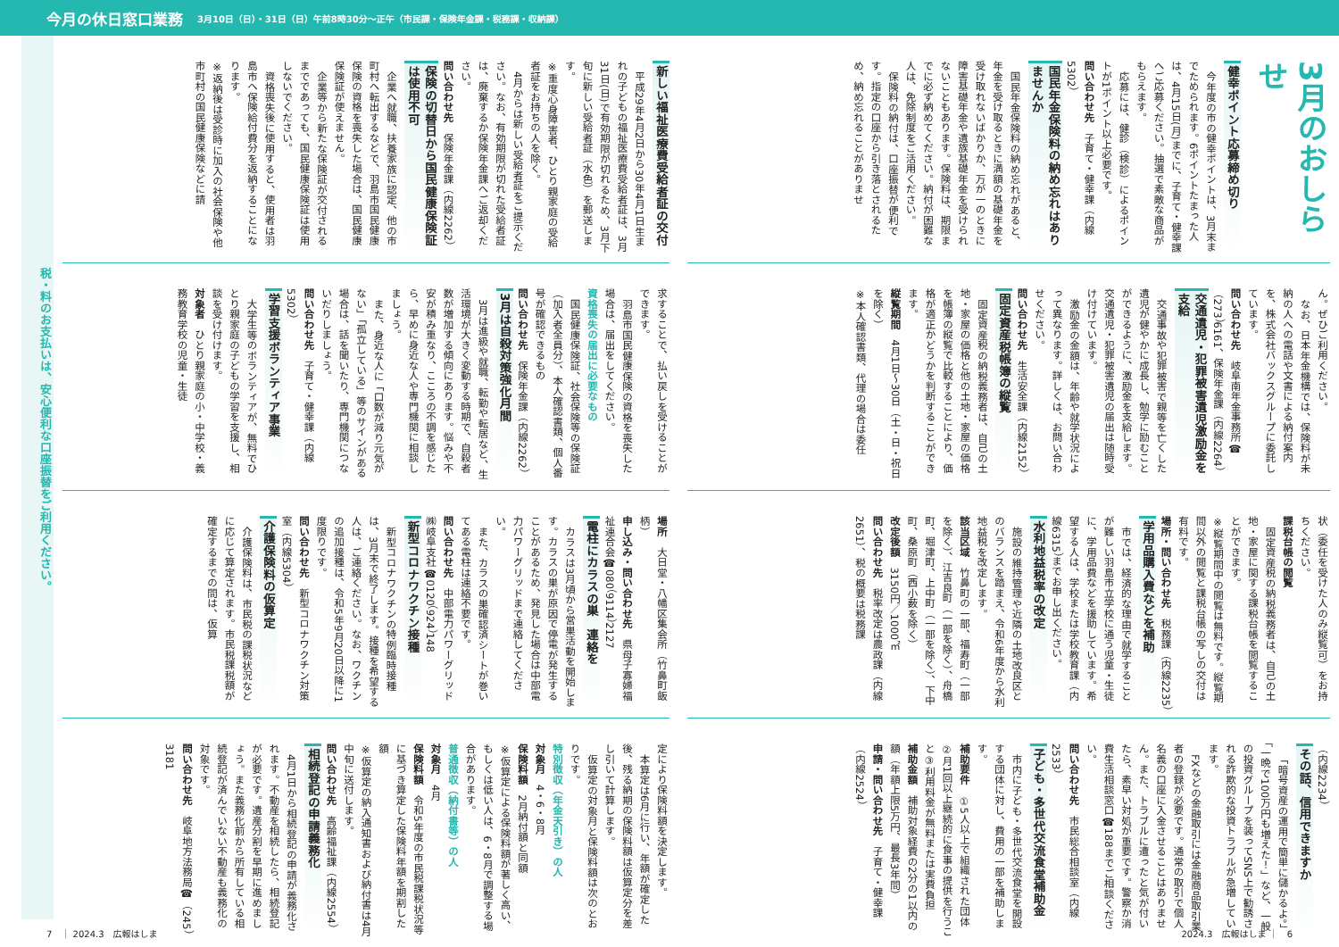今月の休日窓口業務 3月10日（日）・31日（日）午前8時30分～正午（市民課・保険年金課・税務課・収納課）
3月のおしらせ
健幸ポイント応募締め切り
今年度の市の健幸ポイントは、3月末までためられます。6ポイントたまった人は、4月15日(月)までに、子育て・健幸課へご応募ください。抽選で素敵な商品がもらえます。
応募には、健診（検診）によるポイントが1ポイント以上必要です。
問い合わせ先　子育て・健幸課（内線5302）
国民年金保険料の納め忘れはありませんか
国民年金保険料の納め忘れがあると、年金を受け取るときに満額の基礎年金を受け取れないばかりか、万が一のときに障害基礎年金や遺族基礎年金を受けられないこともあります。保険料は、期限までに必ず納めてください。納付が困難な人は、免除制度をご活用ください。
保険料の納付は、口座振替が便利です。指定の口座から引き落とされるため、納め忘れることがありませ
ん。ぜひご利用ください。
なお、日本年金機構では、保険料が未納の人への電話や文書による納付案内を、株式会社バックスグループに委託しています。
問い合わせ先　岐阜南年金事務所☎（273）6161、保険年金課（内線2264）
交通遺児・犯罪被害遺児激励金を支給
交通事故や犯罪被害で親等を亡くした遺児が健やかに成長し、勉学に励むことができるように、激励金を支給します。交通遺児・犯罪被害遺児の届出は随時受け付けています。
激励金の金額は、年齢や就学状況によって異なります。詳しくは、お問い合わせください。
問い合わせ先　生活安全課（内線2152）
固定資産税帳簿の縦覧
固定資産税の納税義務者は、自己の土地・家屋の価格と他の土地・家屋の価格を帳簿の縦覧で比較することにより、価格が適正かどうかを判断することができます。
縦覧期間　4月1日～30日（土・日・祝日を除く）
※本人確認書類、代理の場合は委任
状（委任を受けた人のみ縦覧可）をお持ちください。
課税台帳の閲覧
固定資産税の納税義務者は、自己の土地・家屋に関する課税台帳を閲覧することができます。
※縦覧期間中の閲覧は無料です。縦覧期間以外の閲覧と課税台帳の写しの交付は有料です。
場所・問い合わせ先　税務課（内線2235）
学用品購入費などを補助
市では、経済的な理由で就学することが難しい羽島市立学校に通う児童・生徒に、学用品費などを援助しています。希望する人は、学校または学校教育課（内線6315）までお申し出ください。
水利地益税率の改定
施設の維持管理や近隣の土地改良区とのバランスを踏まえ、令和6年度から水利地益税を改定します。
該当区域　竹鼻町の一部、福寿町（一部を除く）、江吉良町（一部を除く）、舟橋町、堀津町、上中町（一部を除く）、下中町、桑原町（西小薮を除く）
改定後額　3150円／1000㎡
問い合わせ先　税率改定は農政課（内線2651）、税の概要は税務課
（内線2234）
その話、信用できますか
「暗号資産の運用で簡単に儲かるよ。」「一晩で100万円も増えた！」など、一般の投資グループを装ってSNS上で勧誘される詐欺的な投資トラブルが急増しています。
FXなどの金融取引には金融商品取引業者の登録が必要です。通常の取引で個人名義の口座に入金させることはありません。また、トラブルに遭ったと気が付いたら、素早い対処が重要です。警察か消費生活相談窓口☎188までご相談ください。
問い合わせ先　市民総合相談室（内線2533）
子ども・多世代交流食堂補助金
市内に子ども・多世代交流食堂を開設する団体に対し、費用の一部を補助します。
補助要件　①5人以上で組織された団体②月1回以上継続的に食事の提供を行うこと③利用料金が無料または実費負担
補助金額　補助対象経費の2分の1以内の額（年額上限5万円、最長3年間）
申請・問い合わせ先　子育て・健幸課（内線2524）
新しい福祉医療費受給者証の交付
平成29年4月2日から30年4月1日生まれの子どもの福祉医療費受給者証は、3月31日(日)で有効期限が切れるため、3月下旬に新しい受給者証（水色）を郵送します。
※重度心身障害者、ひとり親家庭の受給者証をお持ちの人を除く。
4月からは新しい受給者証をご提示ください。なお、有効期限が切れた受給者証は、廃棄するか保険年金課へご返却ください。
問い合わせ先　保険年金課（内線2262）
保険の切替日から国民健康保険証は使用不可
企業へ就職、扶養家族に認定、他の市町村へ転出するなどで、羽島市国民健康保険の資格を喪失した場合は、国民健康保険証が使えません。
企業等から新たな保険証が交付されるまでであっても、国民健康保険証は使用しないでください。
資格喪失後に使用すると、使用者は羽島市へ保険給付費分を返納することになります。
※返納後は受診時に加入の社会保険や他市町村の国民健康保険などに請
求することで、払い戻しを受けることができます。
羽島市国民健康保険の資格を喪失した場合は、届出をしてください。
資格喪失の届出に必要なもの
国民健康保険証、社会保険等の保険証（加入者全員分）、本人確認書類、個人番号が確認できるもの
問い合わせ先　保険年金課（内線2262）
3月は自殺対策強化月間
3月は進級や就職、転勤や転居など、生活環境が大きく変動する時期で、自殺者数が増加する傾向にあります。悩みや不安が積み重なり、こころの不調を感じたら、早めに身近な人や専門機関に相談しましょう。
また、身近な人に「口数が減り元気がない」「孤立している」等のサインがある場合は、話を聞いたり、専門機関につないだりしましょう。
問い合わせ先　子育て・健幸課（内線5302）
学習支援ボランティア事業
大学生等のボランティアが、無料でひとり親家庭の子どもの学習を支援し、相談を受け付けます。
対象者　ひとり親家庭の小・中学校・義務教育学校の児童・生徒
場所　大日堂・八幡区集会所（竹鼻町飯柄）
申し込み・問い合わせ先　県母子寡婦福祉連合会☎080（9114）2127
電柱にカラスの巣　連絡を
カラスは3月頃から営巣活動を開始します。カラスの巣が原因で停電が発生することがあるため、発見した場合は中部電力パワーグリッドまで連絡してください。
また、カラスの巣確認済シートが巻いてある電柱は連絡不要です。
問い合わせ先　中部電力パワーグリッド㈱岐阜支社☎0120（924）148
新型コロナワクチン接種
新型コロナワクチンの特例臨時接種は、3月末で終了します。接種を希望する人は、ご連絡ください。なお、ワクチンの追加接種は、令和5年9月20日以降に1度限りです。
問い合わせ先　新型コロナワクチン対策室（内線5304）
介護保険料の仮算定
介護保険料は、市民税の課税状況などに応じて算定されます。市民税課税額が確定するまでの間は、仮算
定により保険料額を決定します。
本算定は6月に行い、年額が確定した後、残る納期の保険料額は仮算定分を差し引いて計算します。
仮算定の対象月と保険料額は次のとおりです。
特別徴収（年金天引き）の人
対象月　4・6・8月
保険料額　2月納付額と同額
※仮算定による保険料額が著しく高い、もしくは低い人は、6・8月で調整する場合があります。
普通徴収（納付書等）の人
対象月　4月
保険料額　令和5年度の市民税課税状況等に基づき算定した保険料年額を期割した額
※仮算定の納入通知書および納付書は4月中旬に送付します。
問い合わせ先　高齢福祉課（内線2554）
相続登記の申請義務化
4月1日から相続登記の申請が義務化されます。不動産を相続したら、相続登記が必要です。遺産分割を早期に進めましょう。また義務化前から所有している相続登記が済んでいない不動産も義務化の対象です。
問い合わせ先　岐阜地方法務局☎（245）3181
税・料のお支払いは、安心便利な口座振替をご利用ください。
7　｜ 2024.3　広報はしま 2024.3　広報はしま ｜　6